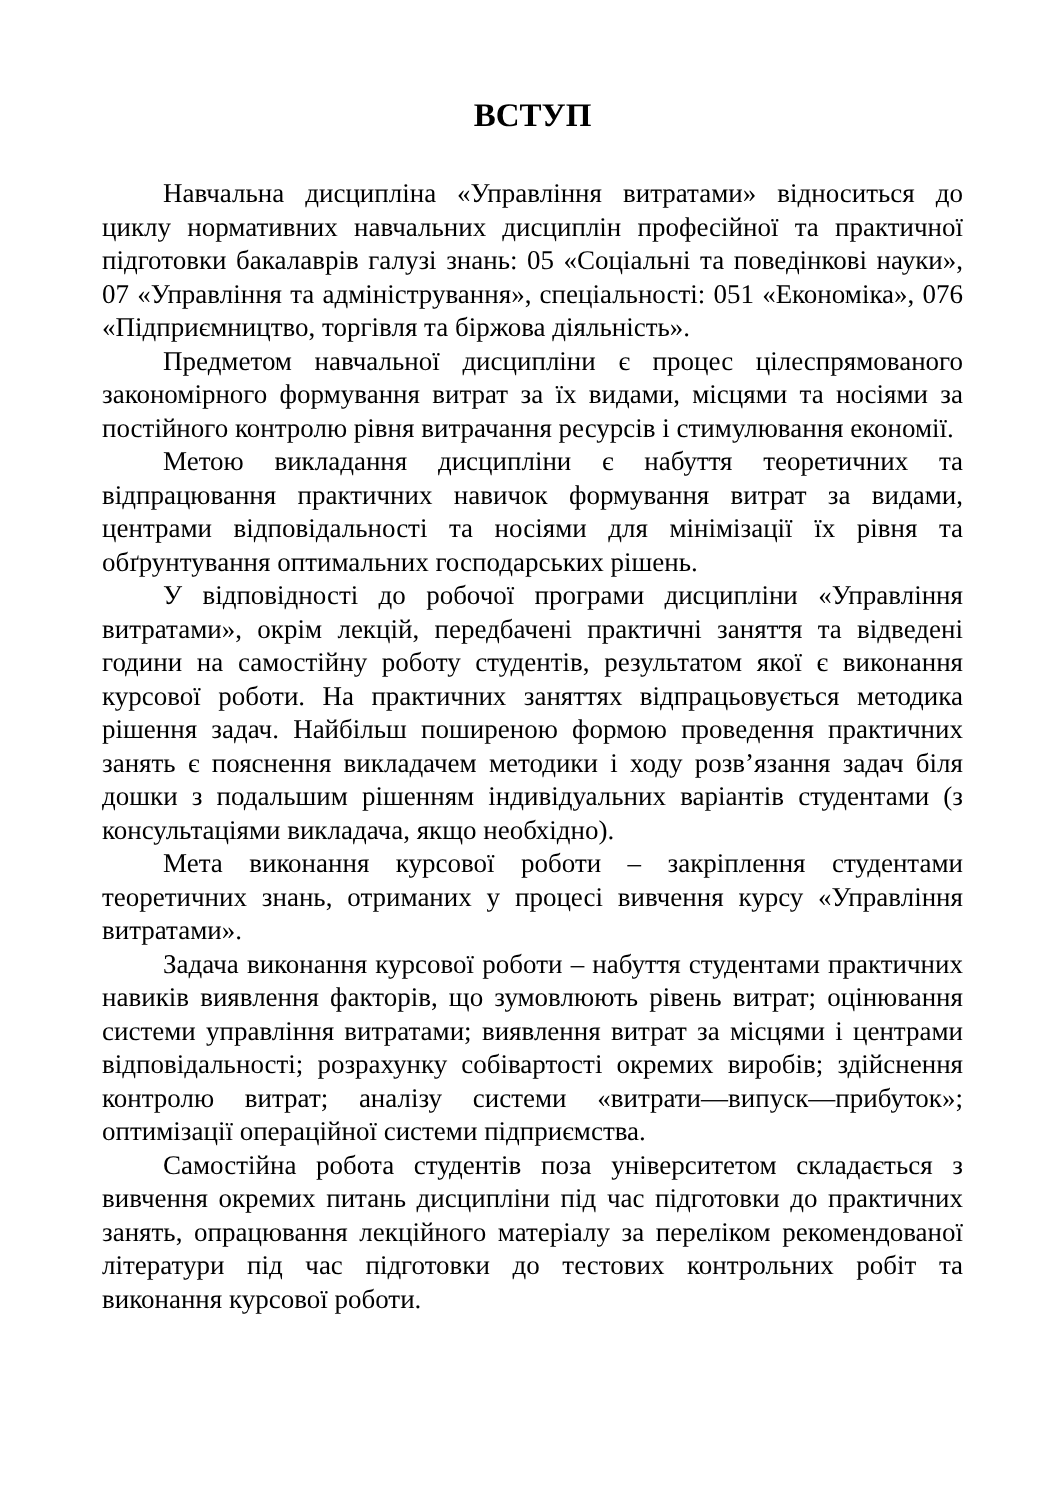ВСТУП
Навчальна дисципліна «Управління витратами» відноситься до циклу нормативних навчальних дисциплін професійної та практичної підготовки бакалаврів галузі знань: 05 «Соціальні та поведінкові науки», 07 «Управління та адміністрування», спеціальності: 051 «Економіка», 076 «Підприємництво, торгівля та біржова діяльність».
Предметом навчальної дисципліни є процес цілеспрямованого закономірного формування витрат за їх видами, місцями та носіями за постійного контролю рівня витрачання ресурсів і стимулювання економії.
Метою викладання дисципліни є набуття теоретичних та відпрацювання практичних навичок формування витрат за видами, центрами відповідальності та носіями для мінімізації їх рівня та обґрунтування оптимальних господарських рішень.
У відповідності до робочої програми дисципліни «Управління витратами», окрім лекцій, передбачені практичні заняття та відведені години на самостійну роботу студентів, результатом якої є виконання курсової роботи. На практичних заняттях відпрацьовується методика рішення задач. Найбільш поширеною формою проведення практичних занять є пояснення викладачем методики і ходу розв’язання задач біля дошки з подальшим рішенням індивідуальних варіантів студентами (з консультаціями викладача, якщо необхідно).
Мета виконання курсової роботи – закріплення студентами теоретичних знань, отриманих у процесі вивчення курсу «Управління витратами».
Задача виконання курсової роботи – набуття студентами практичних навиків виявлення факторів, що зумовлюють рівень витрат; оцінювання системи управління витратами; виявлення витрат за місцями і центрами відповідальності; розрахунку собівартості окремих виробів; здійснення контролю витрат; аналізу системи «витрати—випуск—прибуток»; оптимізації операційної системи підприємства.
Самостійна робота студентів поза університетом складається з вивчення окремих питань дисципліни під час підготовки до практичних занять, опрацювання лекційного матеріалу за переліком рекомендованої літератури під час підготовки до тестових контрольних робіт та виконання курсової роботи.